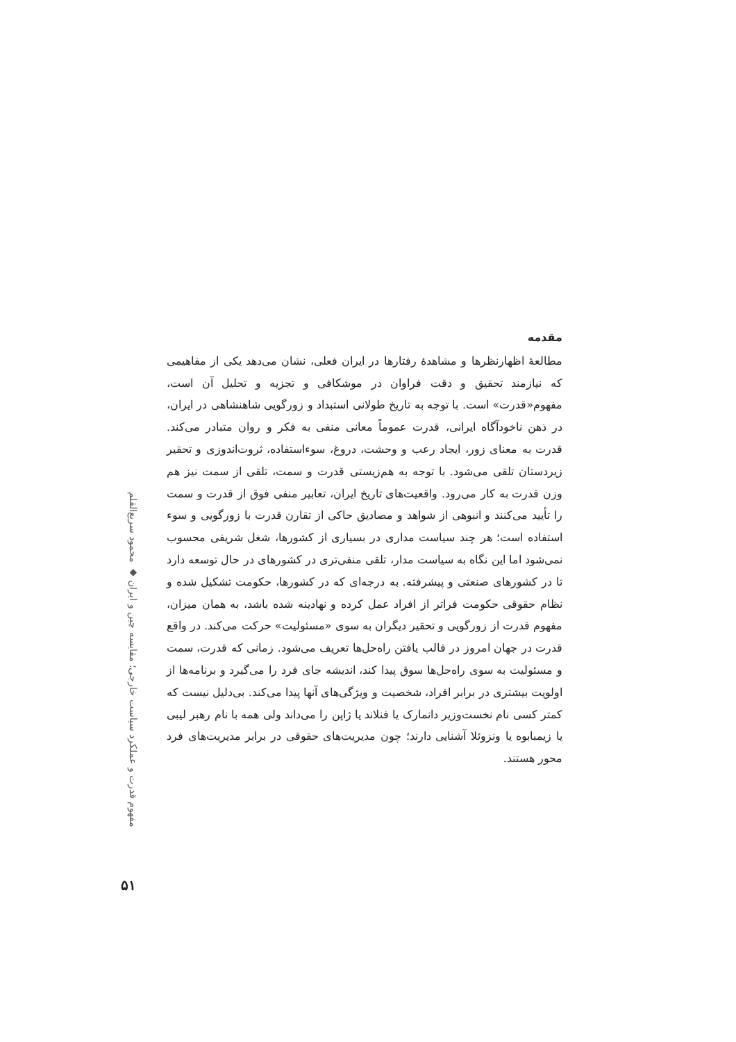مقدمه
مطالعهٔ اظهارنظرها و مشاهدهٔ رفتارها در ایران فعلی، نشان می‌دهد یکی از مفاهیمی که نیازمند تحقیق و دقت فراوان در موشکافی و تجزیه و تحلیل آن است، مفهوم«قدرت» است. با توجه به تاریخ طولانی استبداد و زورگویی شاهنشاهی در ایران، در ذهن ناخودآگاه ایرانی، قدرت عموماً معانی منفی به فکر و روان متبادر می‌کند. قدرت به معنای زور، ایجاد رعب و وحشت، دروغ، سوءاستفاده، ثروت‌اندوزی و تحقیر زیردستان تلقی می‌شود. با توجه به هم‌زیستی قدرت و سمت، تلقی از سمت نیز هم وزن قدرت به کار می‌رود. واقعیت‌های تاریخ ایران، تعابیر منفی فوق از قدرت و سمت را تأیید می‌کنند و انبوهی از شواهد و مصادیق حاکی از تقارن قدرت با زورگویی و سوء استفاده است؛ هر چند سیاست مداری در بسیاری از کشورها، شغل شریفی محسوب نمی‌شود اما این نگاه به سیاست مدار، تلقی منفی‌تری در کشورهای در حال توسعه دارد تا در کشورهای صنعتی و پیشرفته. به درجه‌ای که در کشورها، حکومت تشکیل شده و نظام حقوقی حکومت فراتر از افراد عمل کرده و نهادینه شده باشد، به همان میزان، مفهوم قدرت از زورگویی و تحقیر دیگران به سوی «مسئولیت» حرکت می‌کند. در واقع قدرت در جهان امروز در قالب یافتن راه‌حل‌ها تعریف می‌شود. زمانی که قدرت، سمت و مسئولیت به سوی راه‌حل‌ها سوق پیدا کند، اندیشه جای فرد را می‌گیرد و برنامه‌ها از اولویت بیشتری در برابر افراد، شخصیت و ویژگی‌های آنها پیدا می‌کند. بی‌دلیل نیست که کمتر کسی نام نخست‌وزیر دانمارک یا فنلاند یا ژاپن را می‌داند ولی همه با نام رهبر لیبی یا زیمبابوه یا ونزوئلا آشنایی دارند؛ چون مدیریت‌های حقوقی در برابر مدیریت‌های فرد محور هستند.
مفهوم قدرت و عملکرد سیاست خارجی؛ مقایسه چین و ایران ◆ محمود سریع‌القلم
۵۱